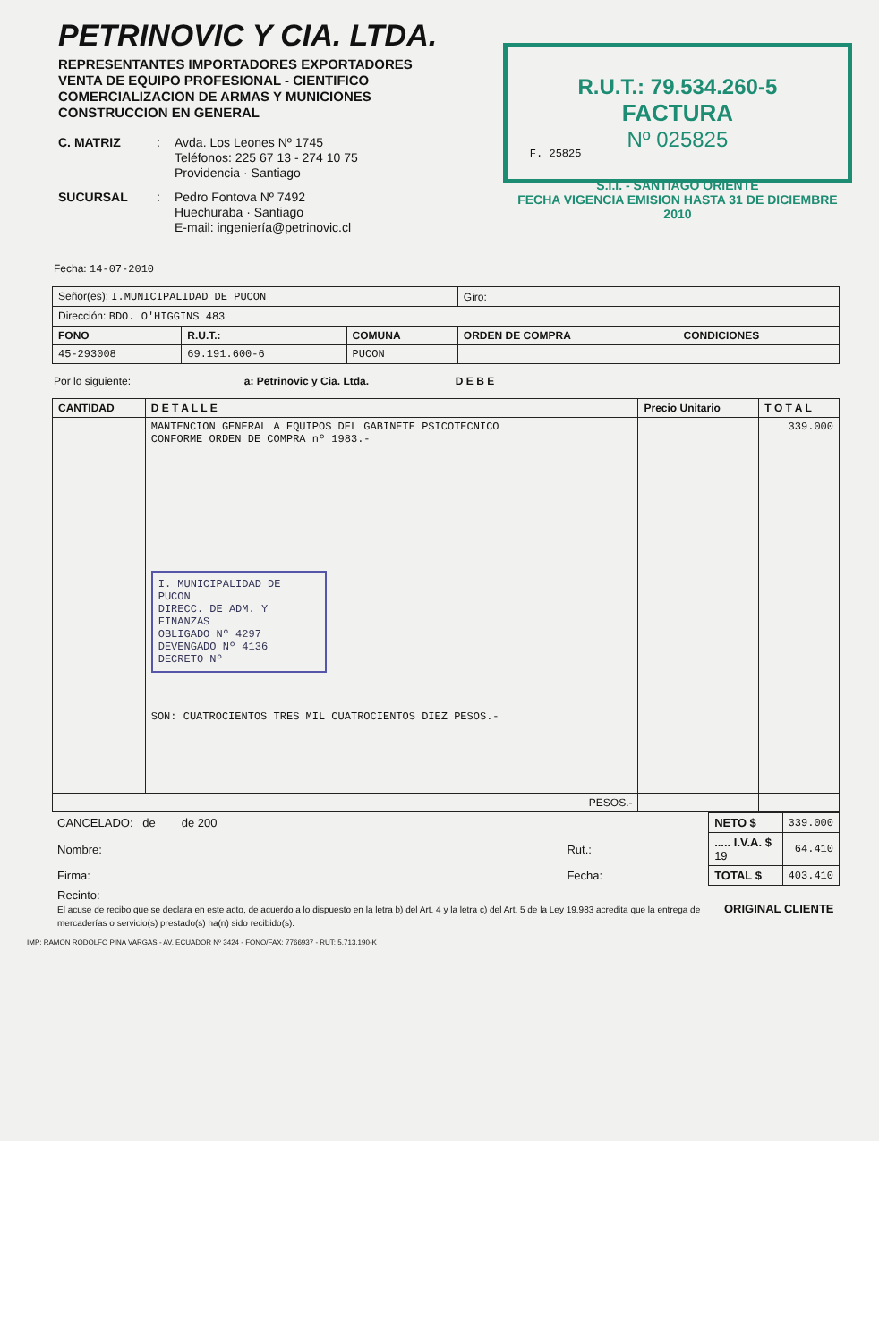PETRINOVIC Y CIA. LTDA.
REPRESENTANTES IMPORTADORES EXPORTADORES
VENTA DE EQUIPO PROFESIONAL - CIENTIFICO
COMERCIALIZACION DE ARMAS Y MUNICIONES
CONSTRUCCION EN GENERAL
C. MATRIZ: Avda. Los Leones Nº 1745
Teléfonos: 225 67 13 - 274 10 75
Providencia · Santiago SUCURSAL: Pedro Fontova Nº 7492
Huechuraba · Santiago
E-mail: ingeniería@petrinovic.cl
R.U.T.: 79.534.260-5
FACTURA
Nº 025825
F. 25825
S.I.I. - SANTIAGO ORIENTE
FECHA VIGENCIA EMISION HASTA 31 DE DICIEMBRE 2010
Fecha: 14-07-2010
| Señor(es): I.MUNICIPALIDAD DE PUCON | | | Giro: | |
| Dirección: BDO. O'HIGGINS 483 | | | | |
| FONO | R.U.T.: | COMUNA | ORDEN DE COMPRA | CONDICIONES |
| 45-293008 | 69.191.600-6 | PUCON | | |
Por lo siguiente: a: Petrinovic y Cia. Ltda. D E B E
| CANTIDAD | D E T A L L E | Precio Unitario | T O T A L |
| --- | --- | --- | --- |
| | MANTENCION GENERAL A EQUIPOS DEL GABINETE PSICOTECNICO CONFORME ORDEN DE COMPRA nº 1983.- I. MUNICIPALIDAD DE PUCON DIRECC. DE ADM. Y FINANZAS OBLIGADO Nº 4297 DEVENGADO Nº 4136 DECRETO Nº SON: CUATROCIENTOS TRES MIL CUATROCIENTOS DIEZ PESOS.- | | 339.000 |
| PESOS.- | | | |
| CANCELADO: de de 200 | | NETO $ | 339.000 |
| Nombre: | Rut.: | ..... I.V.A. $ 19 | 64.410 |
| Firma: | Fecha: | TOTAL $ | 403.410 |
| Recinto: El acuse de recibo que se declara en este acto, de acuerdo a lo dispuesto en la letra b) del Art. 4 y la letra c) del Art. 5 de la Ley 19.983 acredita que la entrega de mercaderías o servicio(s) prestado(s) ha(n) sido recibido(s). | | ORIGINAL CLIENTE | |
IMP: RAMON RODOLFO PIÑA VARGAS - AV. ECUADOR Nº 3424 - FONO/FAX: 7766937 - RUT: 5.713.190-K